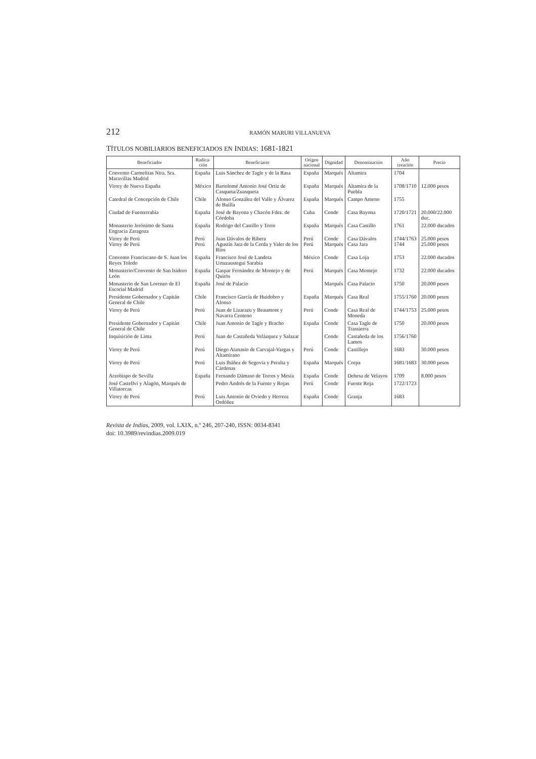212 RAMÓN MARURI VILLANUEVA
TÍTULOS NOBILIARIOS BENEFICIADOS EN INDIAS: 1681-1821
| Beneficiador | Radica- ción | Beneficiario | Origen nacional | Dignidad | Denominación | Año creación | Precio |
| --- | --- | --- | --- | --- | --- | --- | --- |
| Convento Carmelitas Ntra. Sra. Maravillas Madrid | España | Luis Sánchez de Tagle y de la Rasa | España | Marqués | Altamira | 1704 | |
| Virrey de Nueva España | México | Bartolomé Antonio José Ortiz de Casqueta/Zuasqueta | España | Marqués | Altamira de la Puebla | 1708/1710 | 12.000 pesos |
| Catedral de Concepción de Chile | Chile | Alonso González del Valle y Álvarez de Builla | España | Marqués | Campo Ameno | 1755 | |
| Ciudad de Fuenterrabía | España | José de Bayona y Chacón Fdez. de Córdoba | Cuba | Conde | Casa Bayona | 1720/1721 | 20.000/22.000 duc. |
| Monasterio Jerónimo de Santa Engracia Zaragoza | España | Rodrigo del Castillo y Torre | España | Marqués | Casa Castillo | 1761 | 22.000 ducados |
| Virrey de Perú Virrey de Perú | Perú Perú | Juan Dávalos de Ribera Agustín Jara de la Cerda y Valer de los Ríos | Perú Perú | Conde Marqués | Casa Dávalos Casa Jara | 1744/1763 1744 | 25.000 pesos 25.000 pesos |
| Convento Franciscano de S. Juan los Reyes Toledo | España | Francisco José de Landeta Urtuzaustegui Sarabia | México | Conde | Casa Loja | 1753 | 22.000 ducados |
| Monasterio/Convento de San Isidoro León | España | Gaspar Fernández de Montejo y de Quirós | Perú | Marqués | Casa Montejo | 1732 | 22.000 ducados |
| Monasterio de San Lorenzo de El Escorial Madrid | España | José de Palacio | | Marqués | Casa Palacio | 1750 | 20.000 pesos |
| Presidente Gobernador y Capitán General de Chile | Chile | Francisco García de Huidobro y Alonso | España | Marqués | Casa Real | 1755/1760 | 20.000 pesos |
| Virrey de Perú | Perú | Juan de Lizarazu y Beaumont y Navarra Centeno | Perú | Conde | Casa Real de Moneda | 1744/1753 | 25.000 pesos |
| Presidente Gobernador y Capitán General de Chile | Chile | Juan Antonio de Tagle y Bracho | España | Conde | Casa Tagle de Trassierra | 1750 | 20.000 pesos |
| Inquisición de Lima | Perú | Juan de Castañeda Velázquez y Salazar | | Conde | Castañeda de los Lamos | 1756/1760 | |
| Virrey de Perú | Perú | Diego Atanasio de Carvajal-Vargas y Altamirano | Perú | Conde | Castillejo | 1683 | 30.000 pesos |
| Virrey de Perú | Perú | Luis Ibáñez de Segovia y Peralta y Cárdenas | España | Marqués | Corpa | 1681/1683 | 30.000 pesos |
| Arzobispo de Sevilla | España | Fernando Dámaso de Torres y Mesía | España | Conde | Dehesa de Velayos | 1709 | 8.000 pesos |
| José Castellví y Alagón, Marqués de Villatorcas | | Pedro Andrés de la Fuente y Rojas | Perú | Conde | Fuente Roja | 1722/1723 | |
| Virrey de Perú | Perú | Luis Antonio de Oviedo y Herrera Ordóñez | España | Conde | Granja | 1683 | |
Revista de Indias, 2009, vol. LXIX, n.º 246, 207-240, ISSN: 0034-8341
doi: 10.3989/revindias.2009.019